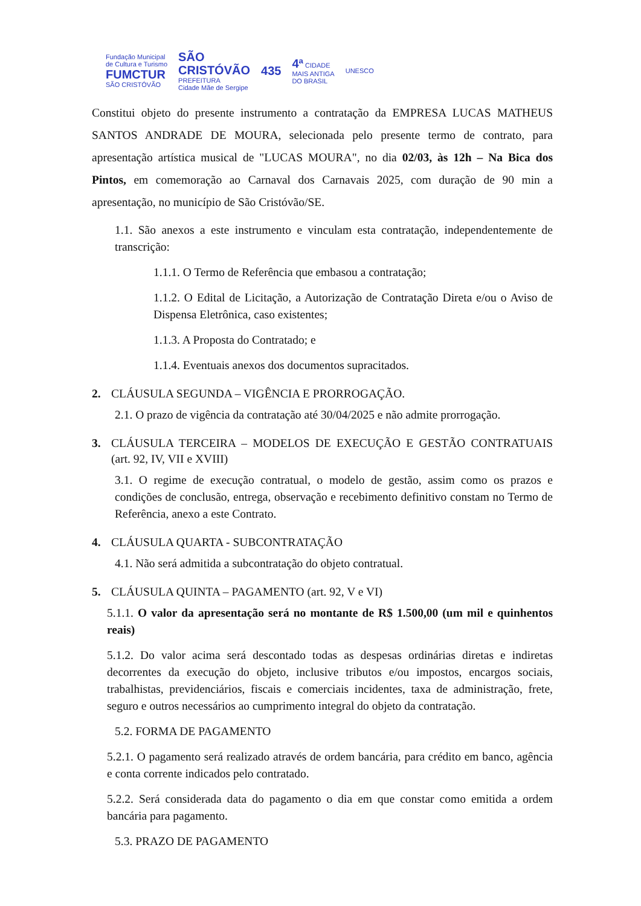Fundação Municipal
de Cultura e Turismo
FUMCTUR
SÃO CRISTÓVÃO
SÃO
CRISTÓVÃO
PREFEITURA
Cidade Mãe de Sergipe
435
4ª CIDADE
MAIS ANTIGA
DO BRASIL
UNESCO
Constitui objeto do presente instrumento a contratação da EMPRESA LUCAS MATHEUS SANTOS ANDRADE DE MOURA, selecionada pelo presente termo de contrato, para apresentação artística musical de "LUCAS MOURA", no dia 02/03, às 12h – Na Bica dos Pintos, em comemoração ao Carnaval dos Carnavais 2025, com duração de 90 min a apresentação, no município de São Cristóvão/SE.
1.1. São anexos a este instrumento e vinculam esta contratação, independentemente de transcrição:
1.1.1. O Termo de Referência que embasou a contratação;
1.1.2. O Edital de Licitação, a Autorização de Contratação Direta e/ou o Aviso de Dispensa Eletrônica, caso existentes;
1.1.3. A Proposta do Contratado; e
1.1.4. Eventuais anexos dos documentos supracitados.
2. CLÁUSULA SEGUNDA – VIGÊNCIA E PRORROGAÇÃO.
2.1. O prazo de vigência da contratação até 30/04/2025 e não admite prorrogação.
3. CLÁUSULA TERCEIRA – MODELOS DE EXECUÇÃO E GESTÃO CONTRATUAIS (art. 92, IV, VII e XVIII)
3.1. O regime de execução contratual, o modelo de gestão, assim como os prazos e condições de conclusão, entrega, observação e recebimento definitivo constam no Termo de Referência, anexo a este Contrato.
4. CLÁUSULA QUARTA - SUBCONTRATAÇÃO
4.1. Não será admitida a subcontratação do objeto contratual.
5. CLÁUSULA QUINTA – PAGAMENTO (art. 92, V e VI)
5.1.1. O valor da apresentação será no montante de R$ 1.500,00 (um mil e quinhentos reais)
5.1.2. Do valor acima será descontado todas as despesas ordinárias diretas e indiretas decorrentes da execução do objeto, inclusive tributos e/ou impostos, encargos sociais, trabalhistas, previdenciários, fiscais e comerciais incidentes, taxa de administração, frete, seguro e outros necessários ao cumprimento integral do objeto da contratação.
5.2. FORMA DE PAGAMENTO
5.2.1. O pagamento será realizado através de ordem bancária, para crédito em banco, agência e conta corrente indicados pelo contratado.
5.2.2. Será considerada data do pagamento o dia em que constar como emitida a ordem bancária para pagamento.
5.3. PRAZO DE PAGAMENTO